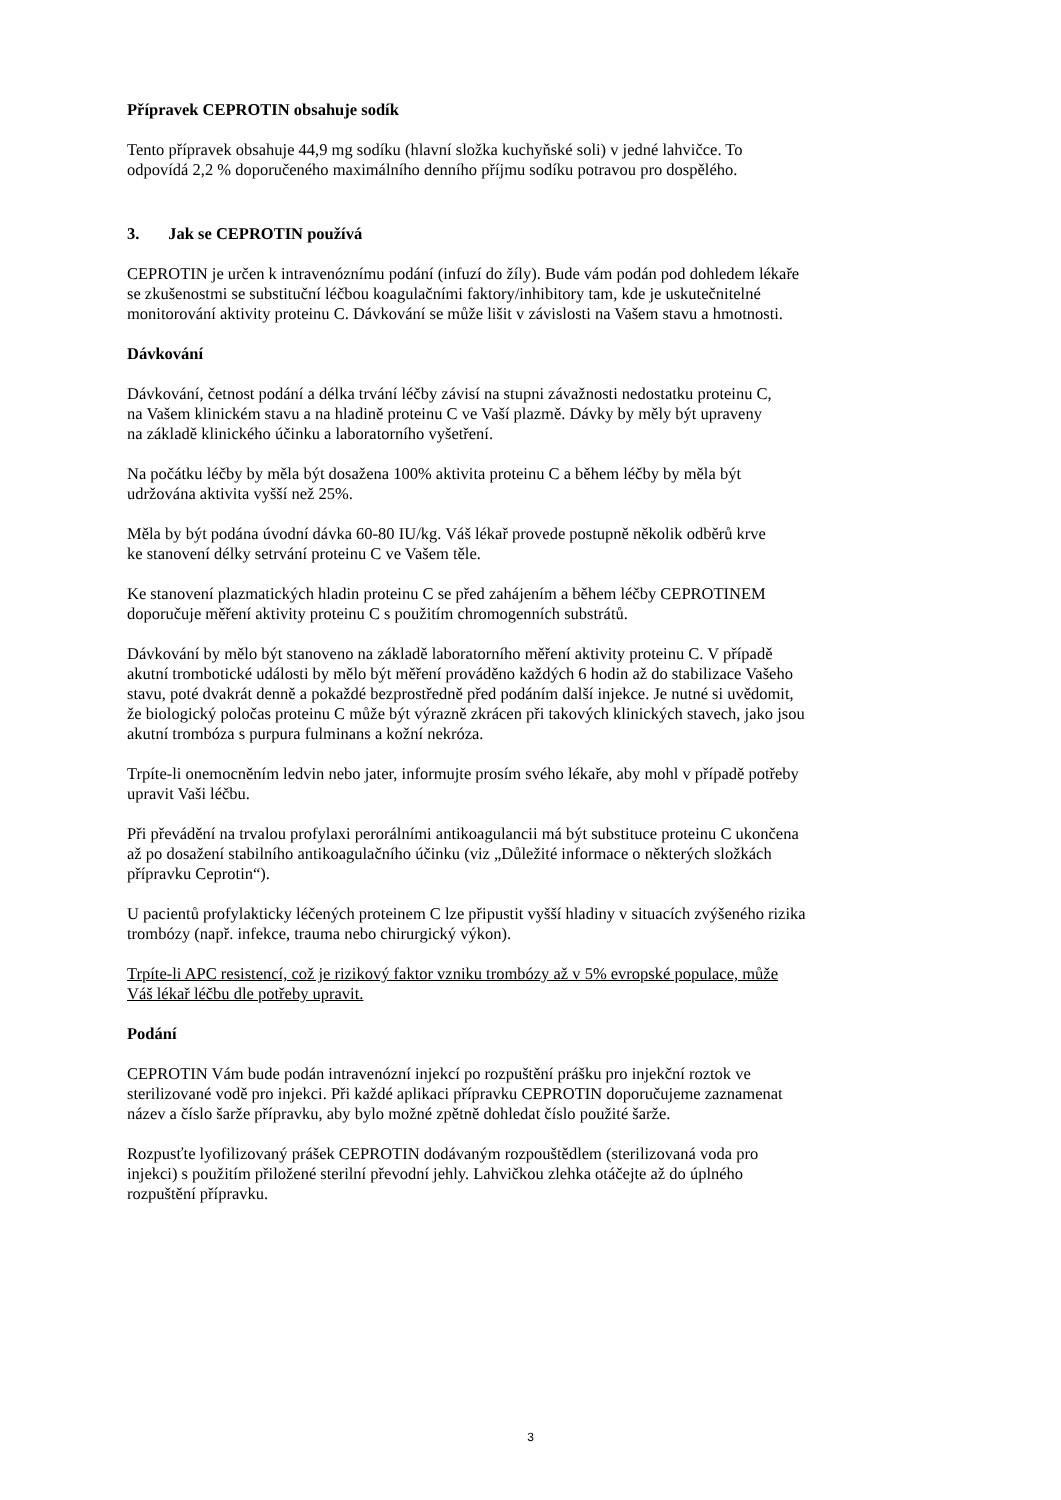Přípravek CEPROTIN obsahuje sodík
Tento přípravek obsahuje 44,9 mg sodíku (hlavní složka kuchyňské soli) v jedné lahvičce. To
odpovídá 2,2 % doporučeného maximálního denního příjmu sodíku potravou pro dospělého.
3. Jak se CEPROTIN používá
CEPROTIN je určen k intravenóznímu podání (infuzí do žíly). Bude vám podán pod dohledem lékaře
se zkušenostmi se substituční léčbou koagulačními faktory/inhibitory tam, kde je uskutečnitelné
monitorování aktivity proteinu C. Dávkování se může lišit v závislosti na Vašem stavu a hmotnosti.
Dávkování
Dávkování, četnost podání a délka trvání léčby závisí na stupni závažnosti nedostatku proteinu C,
na Vašem klinickém stavu a na hladině proteinu C ve Vaší plazmě. Dávky by měly být upraveny
na základě klinického účinku a laboratorního vyšetření.
Na počátku léčby by měla být dosažena 100% aktivita proteinu C a během léčby by měla být
udržována aktivita vyšší než 25%.
Měla by být podána úvodní dávka 60-80 IU/kg. Váš lékař provede postupně několik odběrů krve
ke stanovení délky setrvání proteinu C ve Vašem těle.
Ke stanovení plazmatických hladin proteinu C se před zahájením a během léčby CEPROTINEM
doporučuje měření aktivity proteinu C s použitím chromogenních substrátů.
Dávkování by mělo být stanoveno na základě laboratorního měření aktivity proteinu C. V případě
akutní trombotické události by mělo být měření prováděno každých 6 hodin až do stabilizace Vašeho
stavu, poté dvakrát denně a pokaždé bezprostředně před podáním další injekce. Je nutné si uvědomit,
že biologický poločas proteinu C může být výrazně zkrácen při takových klinických stavech, jako jsou
akutní trombóza s purpura fulminans a kožní nekróza.
Trpíte-li onemocněním ledvin nebo jater, informujte prosím svého lékaře, aby mohl v případě potřeby
upravit Vaši léčbu.
Při převádění na trvalou profylaxi perorálními antikoagulancii má být substituce proteinu C ukončena
až po dosažení stabilního antikoagulačního účinku (viz „Důležité informace o některých složkách
přípravku Ceprotin“).
U pacientů profylakticky léčených proteinem C lze připustit vyšší hladiny v situacích zvýšeného rizika
trombózy (např. infekce, trauma nebo chirurgický výkon).
Trpíte-li APC resistencí, což je rizikový faktor vzniku trombózy až v 5% evropské populace, může
Váš lékař léčbu dle potřeby upravit.
Podání
CEPROTIN Vám bude podán intravenózní injekcí po rozpuštění prášku pro injekční roztok ve
sterilizované vodě pro injekci. Při každé aplikaci přípravku CEPROTIN doporučujeme zaznamenat
název a číslo šarže přípravku, aby bylo možné zpětně dohledat číslo použité šarže.
Rozpusťte lyofilizovaný prášek CEPROTIN dodávaným rozpouštědlem (sterilizovaná voda pro
injekci) s použitím přiložené sterilní převodní jehly. Lahvičkou zlehka otáčejte až do úplného
rozpuštění přípravku.
3